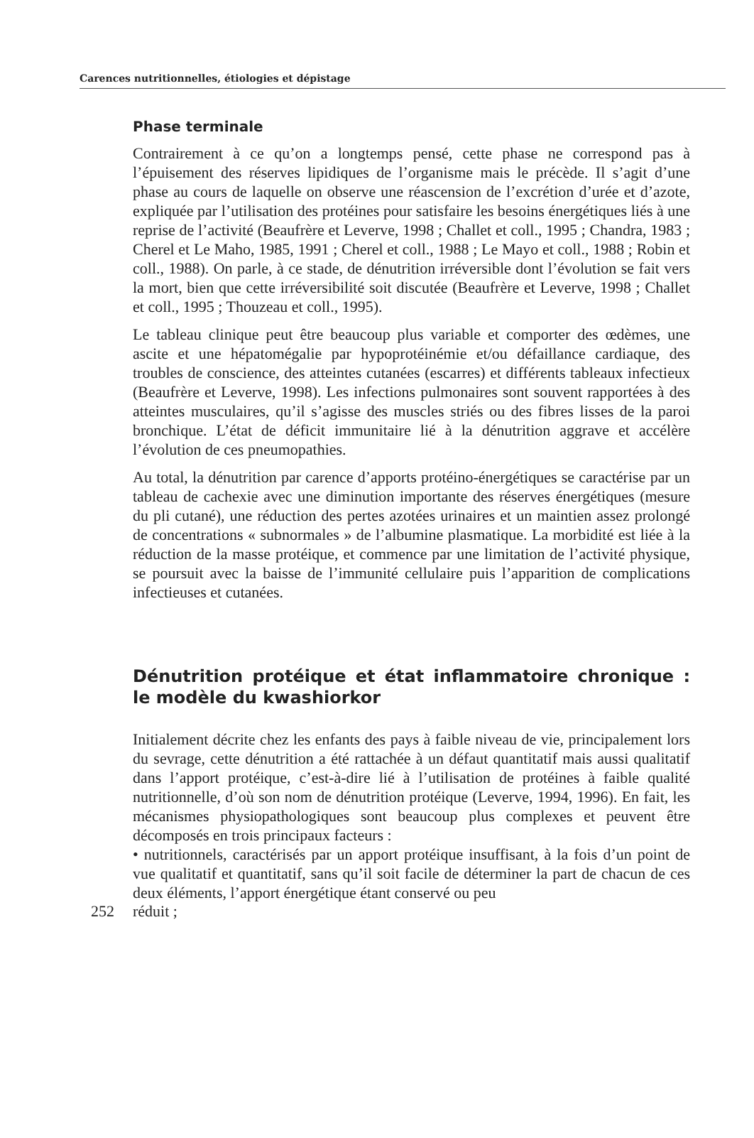Carences nutritionnelles, étiologies et dépistage
Phase terminale
Contrairement à ce qu’on a longtemps pensé, cette phase ne correspond pas à l’épuisement des réserves lipidiques de l’organisme mais le précède. Il s’agit d’une phase au cours de laquelle on observe une réascension de l’excrétion d’urée et d’azote, expliquée par l’utilisation des protéines pour satisfaire les besoins énergétiques liés à une reprise de l’activité (Beaufrère et Leverve, 1998 ; Challet et coll., 1995 ; Chandra, 1983 ; Cherel et Le Maho, 1985, 1991 ; Cherel et coll., 1988 ; Le Mayo et coll., 1988 ; Robin et coll., 1988). On parle, à ce stade, de dénutrition irréversible dont l’évolution se fait vers la mort, bien que cette irréversibilité soit discutée (Beaufrère et Leverve, 1998 ; Challet et coll., 1995 ; Thouzeau et coll., 1995).
Le tableau clinique peut être beaucoup plus variable et comporter des œdèmes, une ascite et une hépatomégalie par hypoprotéinémie et/ou défaillance cardiaque, des troubles de conscience, des atteintes cutanées (escarres) et différents tableaux infectieux (Beaufrère et Leverve, 1998). Les infections pulmonaires sont souvent rapportées à des atteintes musculaires, qu’il s’agisse des muscles striés ou des fibres lisses de la paroi bronchique. L’état de déficit immunitaire lié à la dénutrition aggrave et accélère l’évolution de ces pneumopathies.
Au total, la dénutrition par carence d’apports protéino-énergétiques se caractérise par un tableau de cachexie avec une diminution importante des réserves énergétiques (mesure du pli cutané), une réduction des pertes azotées urinaires et un maintien assez prolongé de concentrations « subnormales » de l’albumine plasmatique. La morbidité est liée à la réduction de la masse protéique, et commence par une limitation de l’activité physique, se poursuit avec la baisse de l’immunité cellulaire puis l’apparition de complications infectieuses et cutanées.
Dénutrition protéique et état inflammatoire chronique : le modèle du kwashiorkor
Initialement décrite chez les enfants des pays à faible niveau de vie, principalement lors du sevrage, cette dénutrition a été rattachée à un défaut quantitatif mais aussi qualitatif dans l’apport protéique, c’est-à-dire lié à l’utilisation de protéines à faible qualité nutritionnelle, d’où son nom de dénutrition protéique (Leverve, 1994, 1996). En fait, les mécanismes physiopathologiques sont beaucoup plus complexes et peuvent être décomposés en trois principaux facteurs :
• nutritionnels, caractérisés par un apport protéique insuffisant, à la fois d’un point de vue qualitatif et quantitatif, sans qu’il soit facile de déterminer la part de chacun de ces deux éléments, l’apport énergétique étant conservé ou peu
252 réduit ;